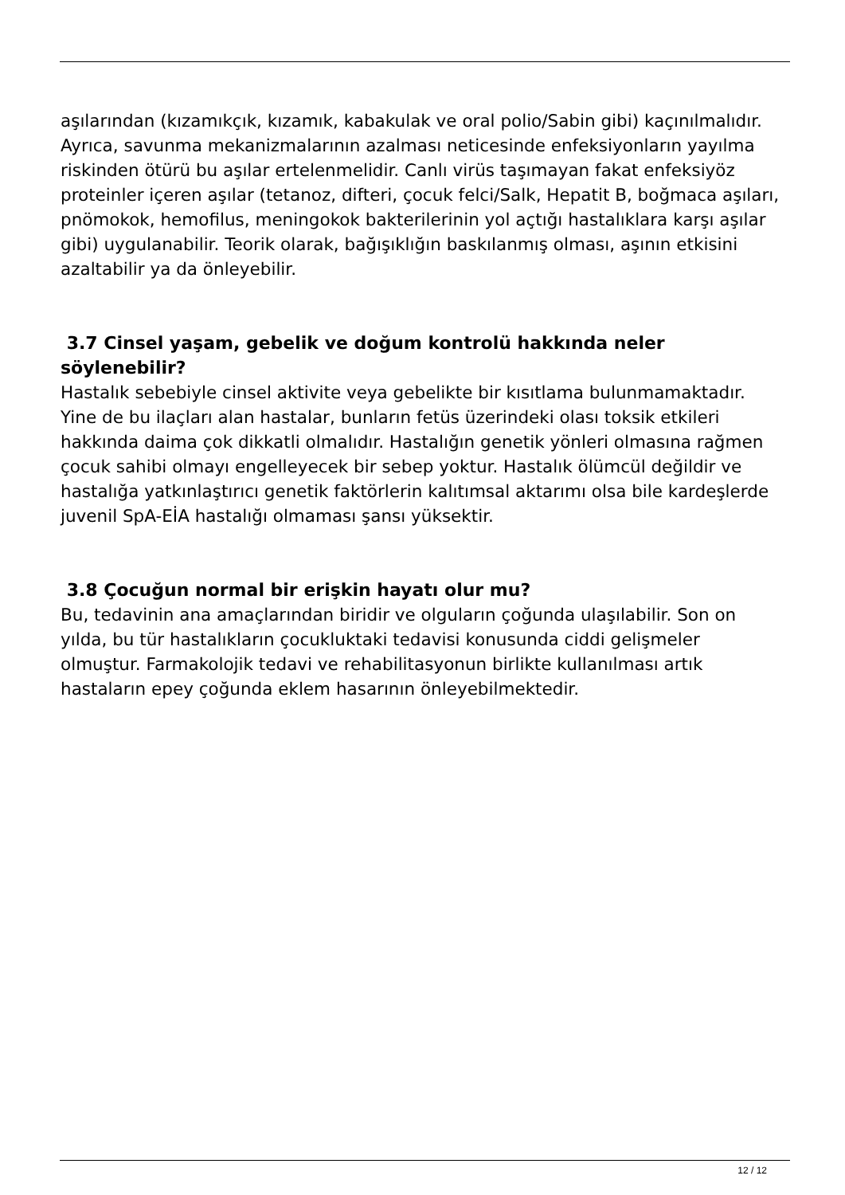aşılarından (kızamıkçık, kızamık, kabakulak ve oral polio/Sabin gibi) kaçınılmalıdır. Ayrıca, savunma mekanizmalarının azalması neticesinde enfeksiyonların yayılma riskinden ötürü bu aşılar ertelenmelidir. Canlı virüs taşımayan fakat enfeksiyöz proteinler içeren aşılar (tetanoz, difteri, çocuk felci/Salk, Hepatit B, boğmaca aşıları, pnömokok, hemofilus, meningokok bakterilerinin yol açtığı hastalıklara karşı aşılar gibi) uygulanabilir. Teorik olarak, bağışıklığın baskılanmış olması, aşının etkisini azaltabilir ya da önleyebilir.
3.7 Cinsel yaşam, gebelik ve doğum kontrolü hakkında neler söylenebilir?
Hastalık sebebiyle cinsel aktivite veya gebelikte bir kısıtlama bulunmamaktadır. Yine de bu ilaçları alan hastalar, bunların fetüs üzerindeki olası toksik etkileri hakkında daima çok dikkatli olmalıdır. Hastalığın genetik yönleri olmasına rağmen çocuk sahibi olmayı engelleyecek bir sebep yoktur. Hastalık ölümcül değildir ve hastalığa yatkınlaştırıcı genetik faktörlerin kalıtımsal aktarımı olsa bile kardeşlerde juvenil SpA-EİA hastalığı olmaması şansı yüksektir.
3.8 Çocuğun normal bir erişkin hayatı olur mu?
Bu, tedavinin ana amaçlarından biridir ve olguların çoğunda ulaşılabilir. Son on yılda, bu tür hastalıkların çocukluktaki tedavisi konusunda ciddi gelişmeler olmuştur. Farmakolojik tedavi ve rehabilitasyonun birlikte kullanılması artık hastaların epey çoğunda eklem hasarının önleyebilmektedir.
12 / 12